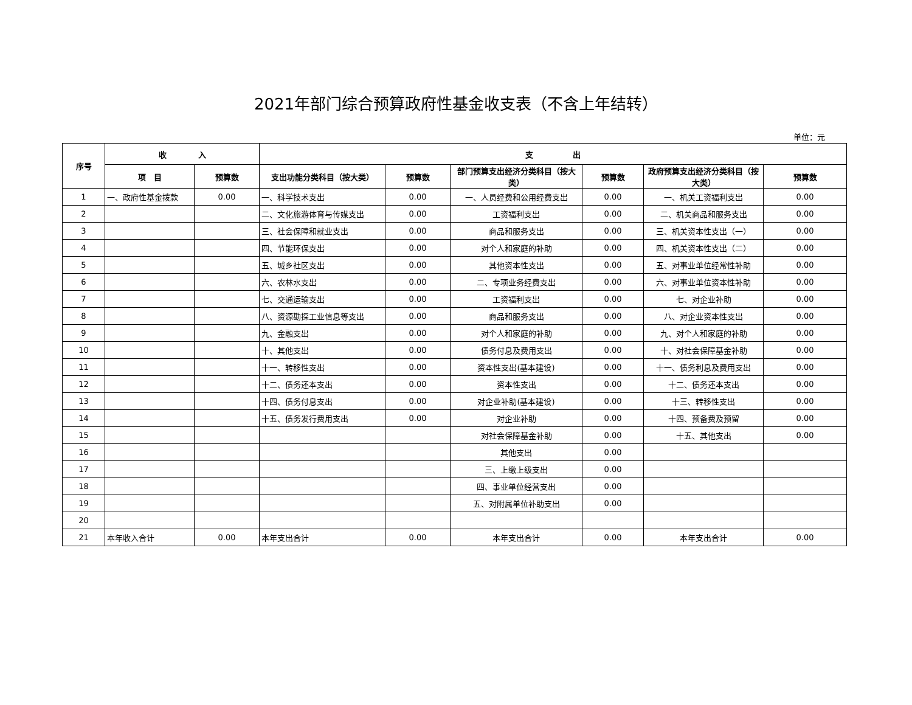2021年部门综合预算政府性基金收支表（不含上年结转）
单位：元
| 序号 | 收 入 | | 支 出 | | | | | |
| --- | --- | --- | --- | --- | --- | --- | --- | --- |
| | 项 目 | 预算数 | 支出功能分类科目（按大类） | 预算数 | 部门预算支出经济分类科目（按大类） | 预算数 | 政府预算支出经济分类科目（按大类） | 预算数 |
| 1 | 一、政府性基金拨款 | 0.00 | 一、科学技术支出 | 0.00 | 一、人员经费和公用经费支出 | 0.00 | 一、机关工资福利支出 | 0.00 |
| 2 | | | 二、文化旅游体育与传媒支出 | 0.00 | 工资福利支出 | 0.00 | 二、机关商品和服务支出 | 0.00 |
| 3 | | | 三、社会保障和就业支出 | 0.00 | 商品和服务支出 | 0.00 | 三、机关资本性支出（一） | 0.00 |
| 4 | | | 四、节能环保支出 | 0.00 | 对个人和家庭的补助 | 0.00 | 四、机关资本性支出（二） | 0.00 |
| 5 | | | 五、城乡社区支出 | 0.00 | 其他资本性支出 | 0.00 | 五、对事业单位经常性补助 | 0.00 |
| 6 | | | 六、农林水支出 | 0.00 | 二、专项业务经费支出 | 0.00 | 六、对事业单位资本性补助 | 0.00 |
| 7 | | | 七、交通运输支出 | 0.00 | 工资福利支出 | 0.00 | 七、对企业补助 | 0.00 |
| 8 | | | 八、资源勘探工业信息等支出 | 0.00 | 商品和服务支出 | 0.00 | 八、对企业资本性支出 | 0.00 |
| 9 | | | 九、金融支出 | 0.00 | 对个人和家庭的补助 | 0.00 | 九、对个人和家庭的补助 | 0.00 |
| 10 | | | 十、其他支出 | 0.00 | 债务付息及费用支出 | 0.00 | 十、对社会保障基金补助 | 0.00 |
| 11 | | | 十一、转移性支出 | 0.00 | 资本性支出(基本建设) | 0.00 | 十一、债务利息及费用支出 | 0.00 |
| 12 | | | 十二、债务还本支出 | 0.00 | 资本性支出 | 0.00 | 十二、债务还本支出 | 0.00 |
| 13 | | | 十四、债务付息支出 | 0.00 | 对企业补助(基本建设) | 0.00 | 十三、转移性支出 | 0.00 |
| 14 | | | 十五、债务发行费用支出 | 0.00 | 对企业补助 | 0.00 | 十四、预备费及预留 | 0.00 |
| 15 | | | | | 对社会保障基金补助 | 0.00 | 十五、其他支出 | 0.00 |
| 16 | | | | | 其他支出 | 0.00 | | |
| 17 | | | | | 三、上缴上级支出 | 0.00 | | |
| 18 | | | | | 四、事业单位经营支出 | 0.00 | | |
| 19 | | | | | 五、对附属单位补助支出 | 0.00 | | |
| 20 | | | | | | | | |
| 21 | 本年收入合计 | 0.00 | 本年支出合计 | 0.00 | 本年支出合计 | 0.00 | 本年支出合计 | 0.00 |